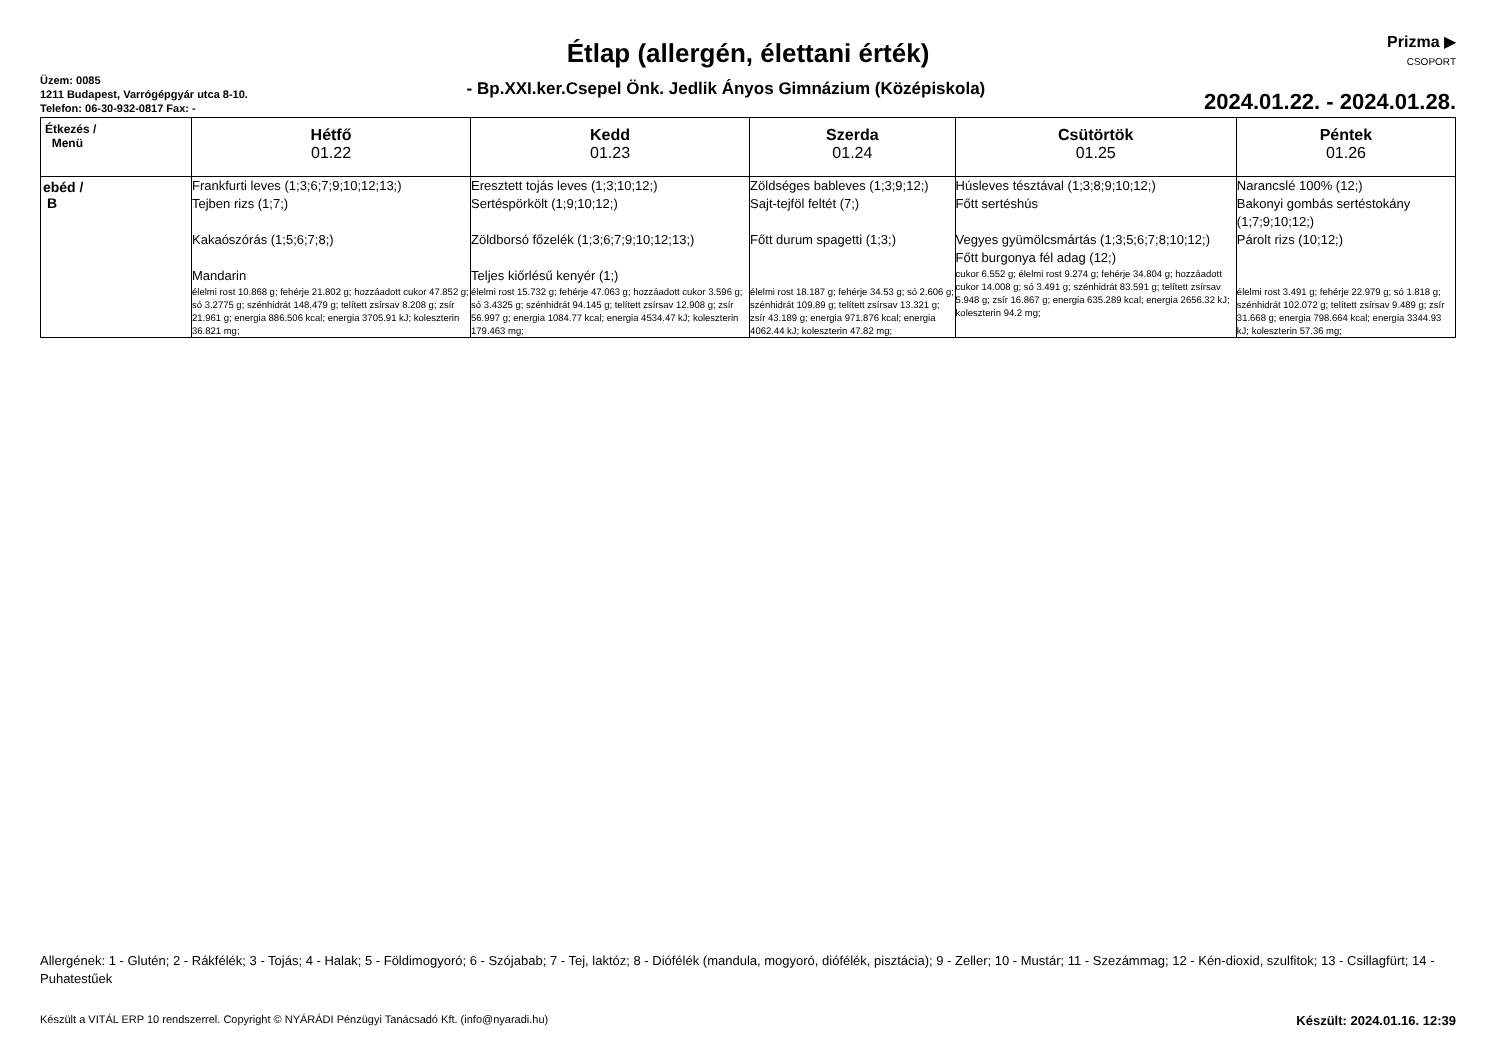Prizma ▶
CSOPORT
Étlap (allergén, élettani érték)
Üzem: 0085
1211 Budapest, Varrógépgyár utca 8-10.
Telefon: 06-30-932-0817 Fax: -
- Bp.XXI.ker.Csepel Önk. Jedlik Ányos Gimnázium (Középiskola)
2024.01.22. - 2024.01.28.
| Étkezés / Menü | Hétfő 01.22 | Kedd 01.23 | Szerda 01.24 | Csütörtök 01.25 | Péntek 01.26 |
| --- | --- | --- | --- | --- | --- |
| ebéd / B | Frankfurti leves (1;3;6;7;9;10;12;13;) Tejben rizs (1;7;) Kakaószórás (1;5;6;7;8;) Mandarin élelmi rost 10.868 g; fehérje 21.802 g; hozzáadott cukor 47.852 g; só 3.2775 g; szénhidrát 148.479 g; telített zsírsav 8.208 g; zsír 21.961 g; energia 886.506 kcal; energia 3705.91 kJ; koleszterin 36.821 mg; | Eresztett tojás leves (1;3;10;12;) Sertéspörkölt (1;9;10;12;) Zöldborsó főzelék (1;3;6;7;9;10;12;13;) Teljes kiőrlésű kenyér (1;) élelmi rost 15.732 g; fehérje 47.063 g; hozzáadott cukor 3.596 g; só 3.4325 g; szénhidrát 94.145 g; telített zsírsav 12.908 g; zsír 56.997 g; energia 1084.77 kcal; energia 4534.47 kJ; koleszterin 179.463 mg; | Zöldséges bableves (1;3;9;12;) Sajt-tejföl feltét (7;) Főtt durum spagetti (1;3;) élelmi rost 18.187 g; fehérje 34.53 g; só 2.606 g; szénhidrát 109.89 g; telített zsírsav 13.321 g; zsír 43.189 g; energia 971.876 kcal; energia 4062.44 kJ; koleszterin 47.82 mg; | Húsleves tésztával (1;3;8;9;10;12;) Főtt sertéshús Vegyes gyümölcsmártás (1;3;5;6;7;8;10;12;) Főtt burgonya fél adag (12;) cukor 6.552 g; élelmi rost 9.274 g; fehérje 34.804 g; hozzáadott cukor 14.008 g; só 3.491 g; szénhidrát 83.591 g; telített zsírsav 5.948 g; zsír 16.867 g; energia 635.289 kcal; energia 2656.32 kJ; koleszterin 94.2 mg; | Narancslé 100% (12;) Bakonyi gombás sertéstokány (1;7;9;10;12;) Párolt rizs (10;12;) élelmi rost 3.491 g; fehérje 22.979 g; só 1.818 g; szénhidrát 102.072 g; telített zsírsav 9.489 g; zsír 31.668 g; energia 798.664 kcal; energia 3344.93 kJ; koleszterin 57.36 mg; |
Allergének: 1 - Glutén; 2 - Rákfélék; 3 - Tojás; 4 - Halak; 5 - Földimogyoró; 6 - Szójabab; 7 - Tej, laktóz; 8 - Diófélék (mandula, mogyoró, diófélék, pisztácia); 9 - Zeller; 10 - Mustár; 11 - Szezámmag; 12 - Kén-dioxid, szulfitok; 13 - Csillagfürt; 14 - Puhatestűek
Készült a VITÁL ERP 10 rendszerrel. Copyright © NYÁRÁDI Pénzügyi Tanácsadó Kft. (info@nyaradi.hu) Készült: 2024.01.16. 12:39